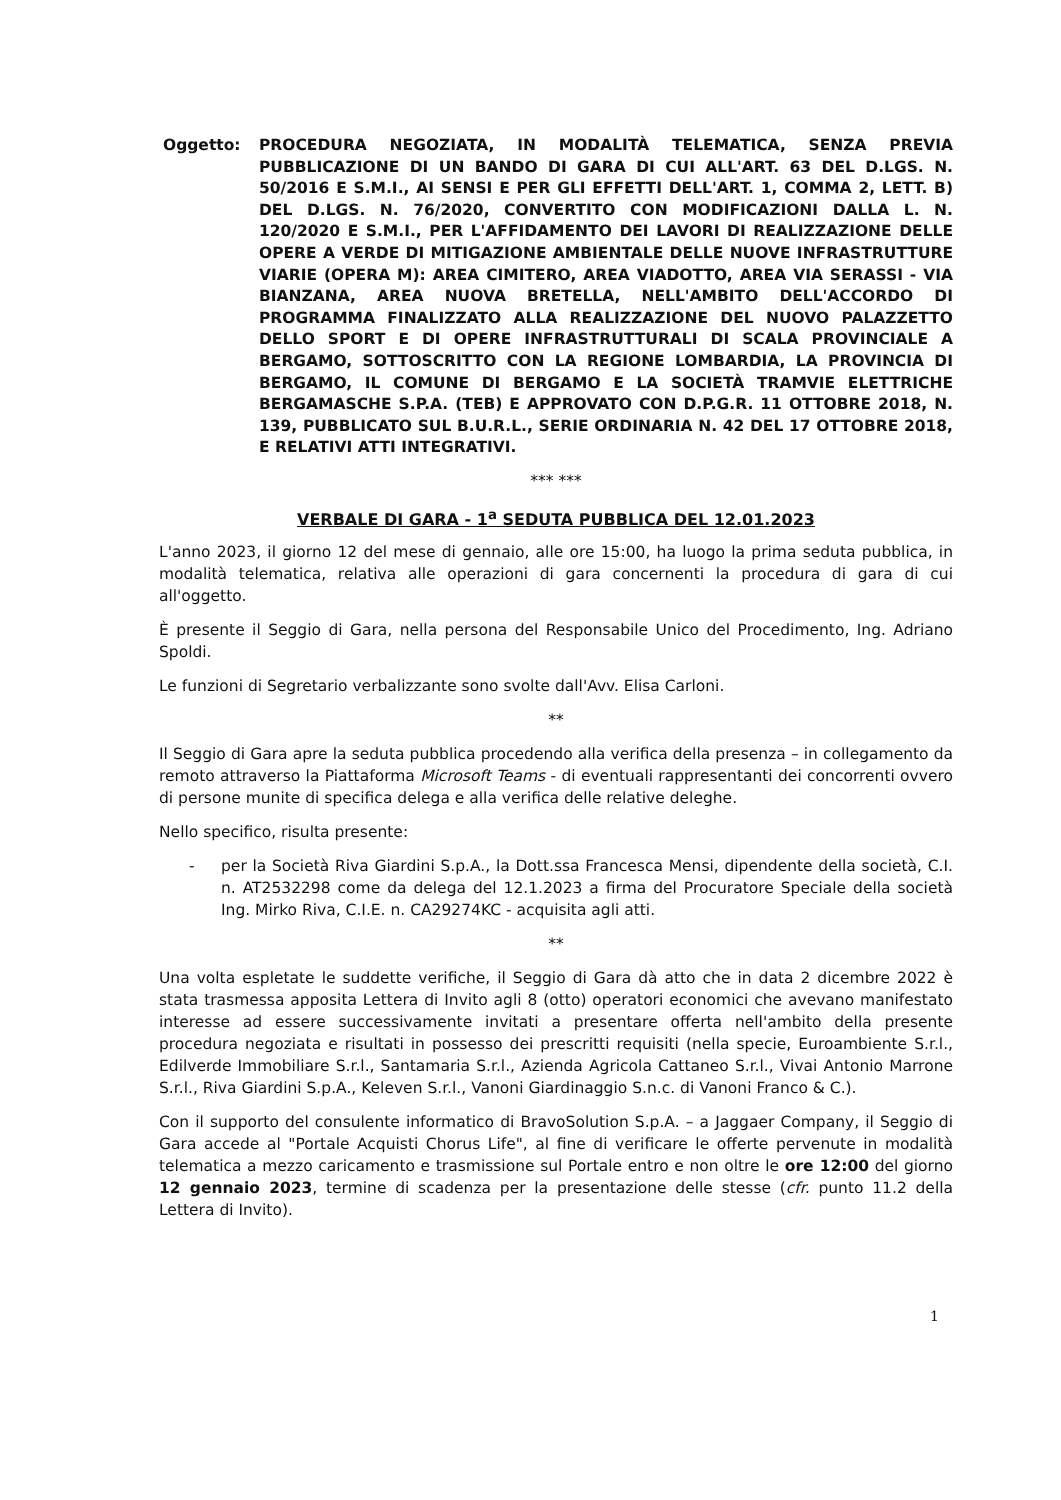Oggetto: PROCEDURA NEGOZIATA, IN MODALITÀ TELEMATICA, SENZA PREVIA PUBBLICAZIONE DI UN BANDO DI GARA DI CUI ALL'ART. 63 DEL D.LGS. N. 50/2016 E S.M.I., AI SENSI E PER GLI EFFETTI DELL'ART. 1, COMMA 2, LETT. B) DEL D.LGS. N. 76/2020, CONVERTITO CON MODIFICAZIONI DALLA L. N. 120/2020 E S.M.I., PER L'AFFIDAMENTO DEI LAVORI DI REALIZZAZIONE DELLE OPERE A VERDE DI MITIGAZIONE AMBIENTALE DELLE NUOVE INFRASTRUTTURE VIARIE (OPERA M): AREA CIMITERO, AREA VIADOTTO, AREA VIA SERASSI - VIA BIANZANA, AREA NUOVA BRETELLA, NELL'AMBITO DELL'ACCORDO DI PROGRAMMA FINALIZZATO ALLA REALIZZAZIONE DEL NUOVO PALAZZETTO DELLO SPORT E DI OPERE INFRASTRUTTURALI DI SCALA PROVINCIALE A BERGAMO, SOTTOSCRITTO CON LA REGIONE LOMBARDIA, LA PROVINCIA DI BERGAMO, IL COMUNE DI BERGAMO E LA SOCIETÀ TRAMVIE ELETTRICHE BERGAMASCHE S.P.A. (TEB) E APPROVATO CON D.P.G.R. 11 OTTOBRE 2018, N. 139, PUBBLICATO SUL B.U.R.L., SERIE ORDINARIA N. 42 DEL 17 OTTOBRE 2018, E RELATIVI ATTI INTEGRATIVI.
*** ***
VERBALE DI GARA - 1<sup>a</sup> SEDUTA PUBBLICA DEL 12.01.2023
L'anno 2023, il giorno 12 del mese di gennaio, alle ore 15:00, ha luogo la prima seduta pubblica, in modalità telematica, relativa alle operazioni di gara concernenti la procedura di gara di cui all'oggetto.
È presente il Seggio di Gara, nella persona del Responsabile Unico del Procedimento, Ing. Adriano Spoldi.
Le funzioni di Segretario verbalizzante sono svolte dall'Avv. Elisa Carloni.
**
Il Seggio di Gara apre la seduta pubblica procedendo alla verifica della presenza – in collegamento da remoto attraverso la Piattaforma Microsoft Teams - di eventuali rappresentanti dei concorrenti ovvero di persone munite di specifica delega e alla verifica delle relative deleghe.
Nello specifico, risulta presente:
- per la Società Riva Giardini S.p.A., la Dott.ssa Francesca Mensi, dipendente della società, C.I. n. AT2532298 come da delega del 12.1.2023 a firma del Procuratore Speciale della società Ing. Mirko Riva, C.I.E. n. CA29274KC - acquisita agli atti.
**
Una volta espletate le suddette verifiche, il Seggio di Gara dà atto che in data 2 dicembre 2022 è stata trasmessa apposita Lettera di Invito agli 8 (otto) operatori economici che avevano manifestato interesse ad essere successivamente invitati a presentare offerta nell'ambito della presente procedura negoziata e risultati in possesso dei prescritti requisiti (nella specie, Euroambiente S.r.l., Edilverde Immobiliare S.r.l., Santamaria S.r.l., Azienda Agricola Cattaneo S.r.l., Vivai Antonio Marrone S.r.l., Riva Giardini S.p.A., Keleven S.r.l., Vanoni Giardinaggio S.n.c. di Vanoni Franco & C.).
Con il supporto del consulente informatico di BravoSolution S.p.A. – a Jaggaer Company, il Seggio di Gara accede al "Portale Acquisti Chorus Life", al fine di verificare le offerte pervenute in modalità telematica a mezzo caricamento e trasmissione sul Portale entro e non oltre le ore 12:00 del giorno 12 gennaio 2023, termine di scadenza per la presentazione delle stesse (cfr. punto 11.2 della Lettera di Invito).
1